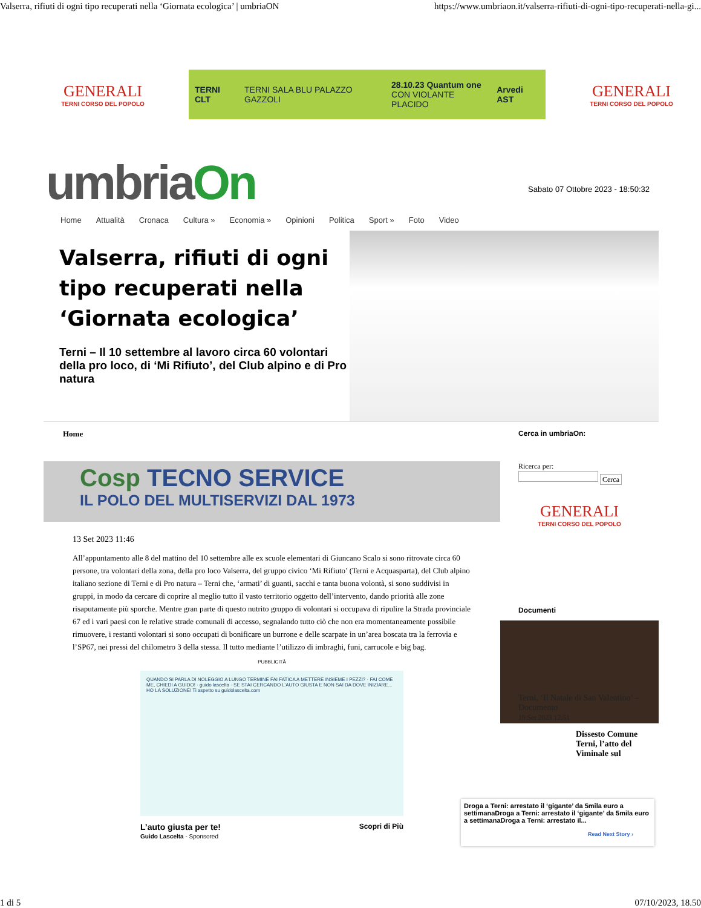Valserra, rifiuti di ogni tipo recuperati nella ‘Giornata ecologica’ | umbriaON https://www.umbriaon.it/valserra-rifiuti-di-ogni-tipo-recuperati-nella-gi...
GENERALI
TERNI CORSO DEL POPOLO
TERNI CLT TERNI SALA BLU PALAZZO GAZZOLI 28.10.23 Quantum one
CON VIOLANTE PLACIDO Arvedi AST
GENERALI
TERNI CORSO DEL POPOLO
umbriaOn
Sabato 07 Ottobre 2023 - 18:50:32
Home Attualità Cronaca Cultura » Economia » Opinioni Politica Sport » Foto Video
Valserra, rifiuti di ogni tipo recuperati nella ‘Giornata ecologica’
Terni – Il 10 settembre al lavoro circa 60 volontari della pro loco, di ‘Mi Rifiuto’, del Club alpino e di Pro natura
Home
Cosp TECNO SERVICE
IL POLO DEL MULTISERVIZI DAL 1973
13 Set 2023 11:46
All’appuntamento alle 8 del mattino del 10 settembre alle ex scuole elementari di Giuncano Scalo si sono ritrovate circa 60 persone, tra volontari della zona, della pro loco Valserra, del gruppo civico ‘Mi Rifiuto’ (Terni e Acquasparta), del Club alpino italiano sezione di Terni e di Pro natura – Terni che, ‘armati’ di guanti, sacchi e tanta buona volontà, si sono suddivisi in gruppi, in modo da cercare di coprire al meglio tutto il vasto territorio oggetto dell’intervento, dando priorità alle zone risaputamente più sporche. Mentre gran parte di questo nutrito gruppo di volontari si occupava di ripulire la Strada provinciale 67 ed i vari paesi con le relative strade comunali di accesso, segnalando tutto ciò che non era momentaneamente possibile rimuovere, i restanti volontari si sono occupati di bonificare un burrone e delle scarpate in un’area boscata tra la ferrovia e l’SP67, nei pressi del chilometro 3 della stessa. Il tutto mediante l’utilizzo di imbraghi, funi, carrucole e big bag.
PUBBLICITÀ
QUANDO SI PARLA DI NOLEGGIO A LUNGO TERMINE FAI FATICA A METTERE INSIEME I PEZZI? · FAI COME ME, CHIEDI A GUIDO! · guido lascelta · SE STAI CERCANDO L’AUTO GIUSTA E NON SAI DA DOVE INIZIARE... HO LA SOLUZIONE! Ti aspetto su guidolascelta.com
L’auto giusta per te! Scopri di Più
Guido Lascelta - Sponsored
Cerca in umbriaOn:
Ricerca per:
Cerca
GENERALI
TERNI CORSO DEL POPOLO
Documenti
Terni, ‘Il Natale di San Valentino’ – Documento
19 Set 2023 12:51
Dissesto Comune Terni, l’atto del Viminale sul
Droga a Terni: arrestato il ‘gigante’ da 5mila euro a settimanaDroga a Terni: arrestato il ‘gigante’ da 5mila euro a settimanaDroga a Terni: arrestato il...
Read Next Story ›
1 di 5 07/10/2023, 18.50